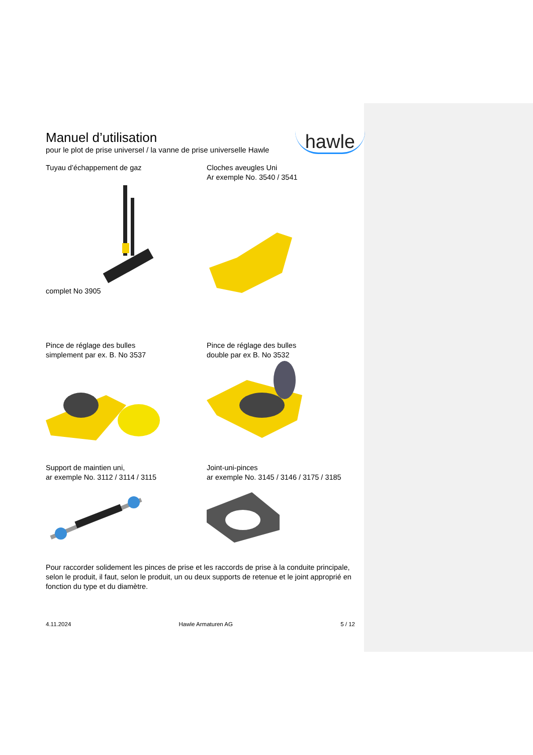Manuel d’utilisation
pour le plot de prise universel / la vanne de prise universelle Hawle
hawle
Tuyau d’échappement de gaz
complet No 3905
Cloches aveugles Uni
Ar exemple No. 3540 / 3541
Pince de réglage des bulles
simplement par ex. B. No 3537
Pince de réglage des bulles
double par ex B. No 3532
Support de maintien uni,
ar exemple No. 3112 / 3114 / 3115
Joint-uni-pinces
ar exemple No. 3145 / 3146 / 3175 / 3185
Pour raccorder solidement les pinces de prise et les raccords de prise à la conduite principale, selon le produit, il faut, selon le produit, un ou deux supports de retenue et le joint approprié en fonction du type et du diamètre.
4.11.2024 Hawle Armaturen AG 5 / 12